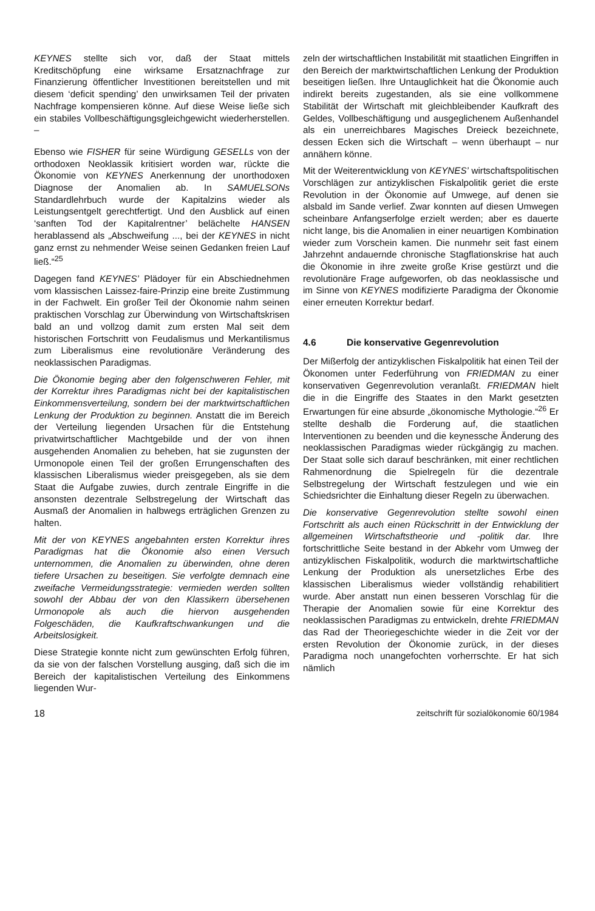KEYNES stellte sich vor, daß der Staat mittels Kreditschöpfung eine wirksame Ersatznachfrage zur Finanzierung öffentlicher Investitionen bereitstellen und mit diesem ‘deficit spending’ den unwirksamen Teil der privaten Nachfrage kompensieren könne. Auf diese Weise ließe sich ein stabiles Vollbeschäftigungsgleichgewicht wiederherstellen. –
Ebenso wie FISHER für seine Würdigung GESELLs von der orthodoxen Neoklassik kritisiert worden war, rückte die Ökonomie von KEYNES Anerkennung der unorthodoxen Diagnose der Anomalien ab. In SAMUELSONs Standardlehrbuch wurde der Kapitalzins wieder als Leistungsentgelt gerechtfertigt. Und den Ausblick auf einen ‘sanften Tod der Kapitalrentner’ belächelte HANSEN herablassend als „Abschweifung ..., bei der KEYNES in nicht ganz ernst zu nehmender Weise seinen Gedanken freien Lauf ließ.“<sup>25</sup>
Dagegen fand KEYNES’ Plädoyer für ein Abschiednehmen vom klassischen Laissez-faire-Prinzip eine breite Zustimmung in der Fachwelt. Ein großer Teil der Ökonomie nahm seinen praktischen Vorschlag zur Überwindung von Wirtschaftskrisen bald an und vollzog damit zum ersten Mal seit dem historischen Fortschritt von Feudalismus und Merkantilismus zum Liberalismus eine revolutionäre Veränderung des neoklassischen Paradigmas.
Die Ökonomie beging aber den folgenschweren Fehler, mit der Korrektur ihres Paradigmas nicht bei der kapitalistischen Einkommensverteilung, sondern bei der marktwirtschaftlichen Lenkung der Produktion zu beginnen. Anstatt die im Bereich der Verteilung liegenden Ursachen für die Entstehung privatwirtschaftlicher Machtgebilde und der von ihnen ausgehenden Anomalien zu beheben, hat sie zugunsten der Urmonopole einen Teil der großen Errungenschaften des klassischen Liberalismus wieder preisgegeben, als sie dem Staat die Aufgabe zuwies, durch zentrale Eingriffe in die ansonsten dezentrale Selbstregelung der Wirtschaft das Ausmaß der Anomalien in halbwegs erträglichen Grenzen zu halten.
Mit der von KEYNES angebahnten ersten Korrektur ihres Paradigmas hat die Ökonomie also einen Versuch unternommen, die Anomalien zu überwinden, ohne deren tiefere Ursachen zu beseitigen. Sie verfolgte demnach eine zweifache Vermeidungsstrategie: vermieden werden sollten sowohl der Abbau der von den Klassikern übersehenen Urmonopole als auch die hiervon ausgehenden Folgeschäden, die Kaufkraftschwankungen und die Arbeitslosigkeit.
Diese Strategie konnte nicht zum gewünschten Erfolg führen, da sie von der falschen Vorstellung ausging, daß sich die im Bereich der kapitalistischen Verteilung des Einkommens liegenden Wur-
zeln der wirtschaftlichen Instabilität mit staatlichen Eingriffen in den Bereich der marktwirtschaftlichen Lenkung der Produktion beseitigen ließen. Ihre Untauglichkeit hat die Ökonomie auch indirekt bereits zugestanden, als sie eine vollkommene Stabilität der Wirtschaft mit gleichbleibender Kaufkraft des Geldes, Vollbeschäftigung und ausgeglichenem Außenhandel als ein unerreichbares Magisches Dreieck bezeichnete, dessen Ecken sich die Wirtschaft – wenn überhaupt – nur annähern könne.
Mit der Weiterentwicklung von KEYNES’ wirtschaftspolitischen Vorschlägen zur antizyklischen Fiskalpolitik geriet die erste Revolution in der Ökonomie auf Umwege, auf denen sie alsbald im Sande verlief. Zwar konnten auf diesen Umwegen scheinbare Anfangserfolge erzielt werden; aber es dauerte nicht lange, bis die Anomalien in einer neuartigen Kombination wieder zum Vorschein kamen. Die nunmehr seit fast einem Jahrzehnt andauernde chronische Stagflationskrise hat auch die Ökonomie in ihre zweite große Krise gestürzt und die revolutionäre Frage aufgeworfen, ob das neoklassische und im Sinne von KEYNES modifizierte Paradigma der Ökonomie einer erneuten Korrektur bedarf.
4.6 Die konservative Gegenrevolution
Der Mißerfolg der antizyklischen Fiskalpolitik hat einen Teil der Ökonomen unter Federführung von FRIEDMAN zu einer konservativen Gegenrevolution veranlaßt. FRIEDMAN hielt die in die Eingriffe des Staates in den Markt gesetzten Erwartungen für eine absurde „ökonomische Mythologie.“<sup>26</sup> Er stellte deshalb die Forderung auf, die staatlichen Interventionen zu beenden und die keynessche Änderung des neoklassischen Paradigmas wieder rückgängig zu machen. Der Staat solle sich darauf beschränken, mit einer rechtlichen Rahmenordnung die Spielregeln für die dezentrale Selbstregelung der Wirtschaft festzulegen und wie ein Schiedsrichter die Einhaltung dieser Regeln zu überwachen.
Die konservative Gegenrevolution stellte sowohl einen Fortschritt als auch einen Rückschritt in der Entwicklung der allgemeinen Wirtschaftstheorie und -politik dar. Ihre fortschrittliche Seite bestand in der Abkehr vom Umweg der antizyklischen Fiskalpolitik, wodurch die marktwirtschaftliche Lenkung der Produktion als unersetzliches Erbe des klassischen Liberalismus wieder vollständig rehabilitiert wurde. Aber anstatt nun einen besseren Vorschlag für die Therapie der Anomalien sowie für eine Korrektur des neoklassischen Paradigmas zu entwickeln, drehte FRIEDMAN das Rad der Theoriegeschichte wieder in die Zeit vor der ersten Revolution der Ökonomie zurück, in der dieses Paradigma noch unangefochten vorherrschte. Er hat sich nämlich
18 zeitschrift für sozialökonomie 60/1984